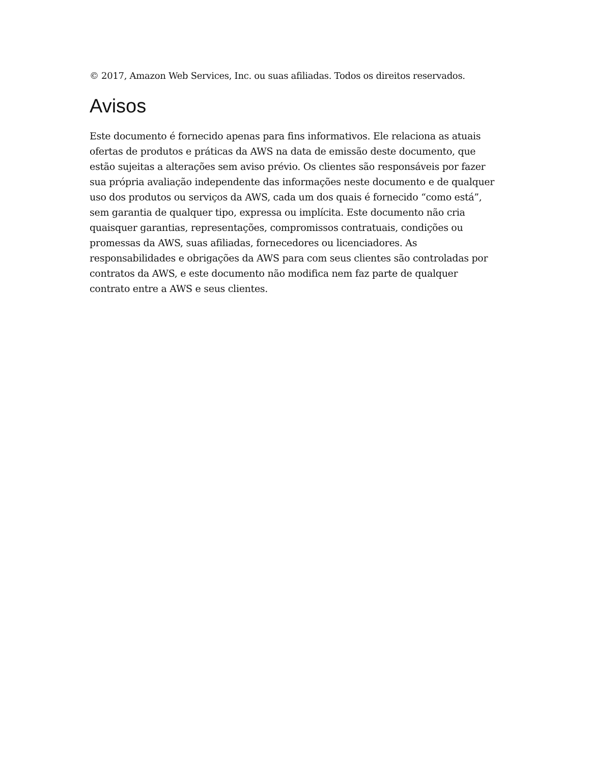© 2017, Amazon Web Services, Inc. ou suas afiliadas. Todos os direitos reservados.
Avisos
Este documento é fornecido apenas para fins informativos. Ele relaciona as atuais ofertas de produtos e práticas da AWS na data de emissão deste documento, que estão sujeitas a alterações sem aviso prévio. Os clientes são responsáveis por fazer sua própria avaliação independente das informações neste documento e de qualquer uso dos produtos ou serviços da AWS, cada um dos quais é fornecido “como está”, sem garantia de qualquer tipo, expressa ou implícita. Este documento não cria quaisquer garantias, representações, compromissos contratuais, condições ou promessas da AWS, suas afiliadas, fornecedores ou licenciadores. As responsabilidades e obrigações da AWS para com seus clientes são controladas por contratos da AWS, e este documento não modifica nem faz parte de qualquer contrato entre a AWS e seus clientes.